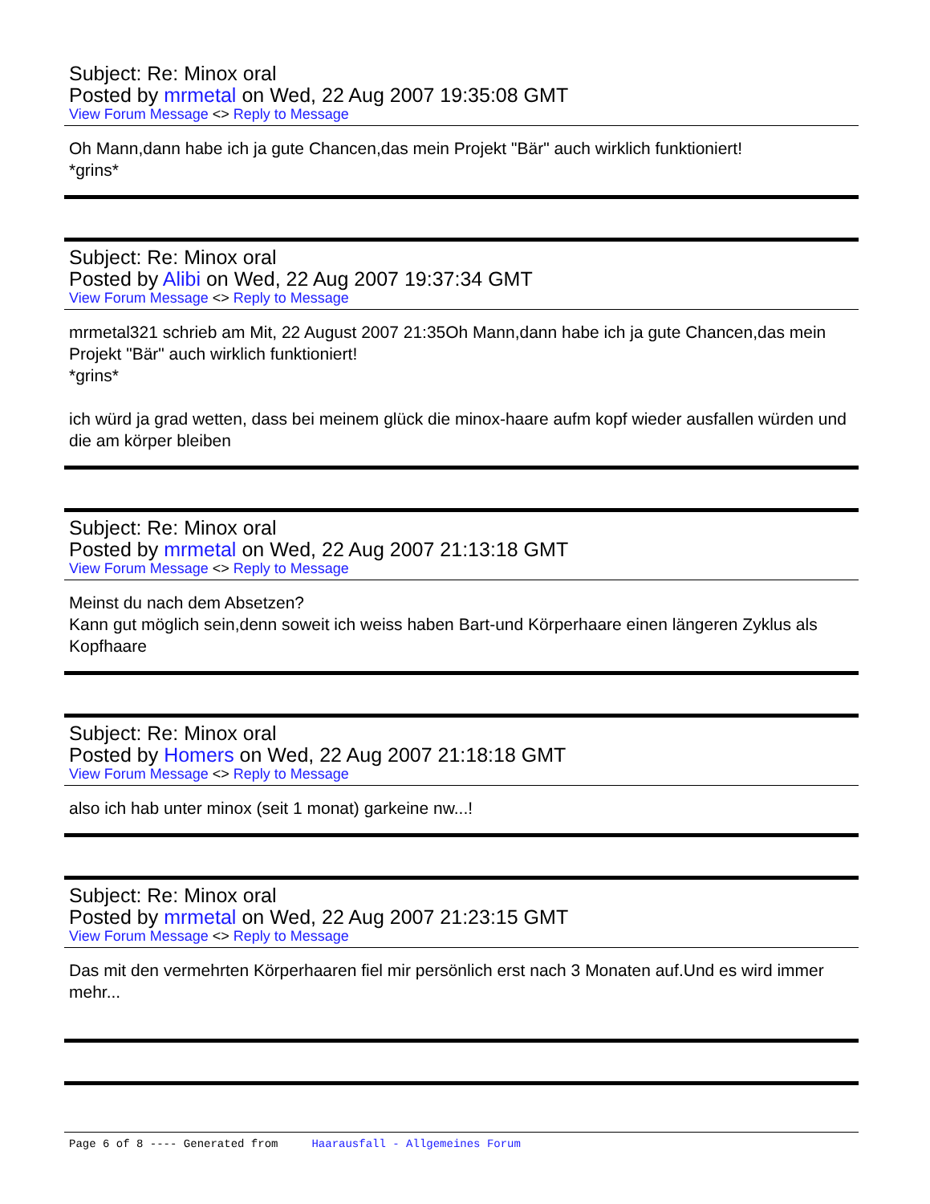Subject: Re: Minox oral
Posted by mrmetal on Wed, 22 Aug 2007 19:35:08 GMT
View Forum Message <> Reply to Message
Oh Mann,dann habe ich ja gute Chancen,das mein Projekt "Bär" auch wirklich funktioniert!
*grins*
Subject: Re: Minox oral
Posted by Alibi on Wed, 22 Aug 2007 19:37:34 GMT
View Forum Message <> Reply to Message
mrmetal321 schrieb am Mit, 22 August 2007 21:35Oh Mann,dann habe ich ja gute Chancen,das mein Projekt "Bär" auch wirklich funktioniert!
*grins*
ich würd ja grad wetten, dass bei meinem glück die minox-haare aufm kopf wieder ausfallen würden und die am körper bleiben
Subject: Re: Minox oral
Posted by mrmetal on Wed, 22 Aug 2007 21:13:18 GMT
View Forum Message <> Reply to Message
Meinst du nach dem Absetzen?
Kann gut möglich sein,denn soweit ich weiss haben Bart-und Körperhaare einen längeren Zyklus als Kopfhaare
Subject: Re: Minox oral
Posted by Homers on Wed, 22 Aug 2007 21:18:18 GMT
View Forum Message <> Reply to Message
also ich hab unter minox (seit 1 monat) garkeine nw...!
Subject: Re: Minox oral
Posted by mrmetal on Wed, 22 Aug 2007 21:23:15 GMT
View Forum Message <> Reply to Message
Das mit den vermehrten Körperhaaren fiel mir persönlich erst nach 3 Monaten auf.Und es wird immer mehr...
Page 6 of 8 ---- Generated from Haarausfall - Allgemeines Forum